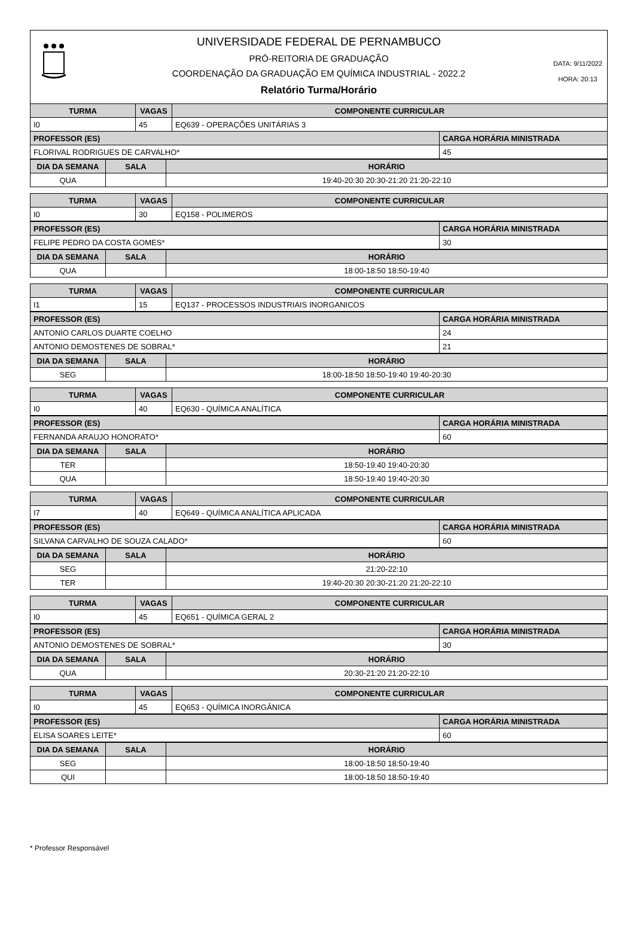UNIVERSIDADE FEDERAL DE PERNAMBUCO
PRÓ-REITORIA DE GRADUAÇÃO
COORDENAÇÃO DA GRADUAÇÃO EM QUÍMICA INDUSTRIAL - 2022.2
Relatório Turma/Horário
DATA: 9/11/2022
HORA: 20:13
| TURMA | VAGAS | COMPONENTE CURRICULAR | |
| --- | --- | --- | --- |
| I0 | 45 | EQ639 - OPERAÇÕES UNITÁRIAS 3 | |
| PROFESSOR (ES) | | | CARGA HORÁRIA MINISTRADA |
| FLORIVAL RODRIGUES DE CARVALHO* | | | 45 |
| DIA DA SEMANA | SALA | HORÁRIO |
| --- | --- | --- |
| QUA | | 19:40-20:30 20:30-21:20 21:20-22:10 |
| TURMA | VAGAS | COMPONENTE CURRICULAR |
| --- | --- | --- |
| I0 | 30 | EQ158 - POLIMEROS |
| PROFESSOR (ES) | CARGA HORÁRIA MINISTRADA |
| --- | --- |
| FELIPE PEDRO DA COSTA GOMES* | 30 |
| DIA DA SEMANA | SALA | HORÁRIO |
| --- | --- | --- |
| QUA | | 18:00-18:50 18:50-19:40 |
| TURMA | VAGAS | COMPONENTE CURRICULAR |
| --- | --- | --- |
| I1 | 15 | EQ137 - PROCESSOS INDUSTRIAIS INORGANICOS |
| PROFESSOR (ES) | CARGA HORÁRIA MINISTRADA |
| --- | --- |
| ANTONIO CARLOS DUARTE COELHO | 24 |
| ANTONIO DEMOSTENES DE SOBRAL* | 21 |
| DIA DA SEMANA | SALA | HORÁRIO |
| --- | --- | --- |
| SEG | | 18:00-18:50 18:50-19:40 19:40-20:30 |
| TURMA | VAGAS | COMPONENTE CURRICULAR |
| --- | --- | --- |
| I0 | 40 | EQ630 - QUÍMICA ANALÍTICA |
| PROFESSOR (ES) | CARGA HORÁRIA MINISTRADA |
| --- | --- |
| FERNANDA ARAUJO HONORATO* | 60 |
| DIA DA SEMANA | SALA | HORÁRIO |
| --- | --- | --- |
| TER | | 18:50-19:40 19:40-20:30 |
| QUA | | 18:50-19:40 19:40-20:30 |
| TURMA | VAGAS | COMPONENTE CURRICULAR |
| --- | --- | --- |
| I7 | 40 | EQ649 - QUÍMICA ANALÍTICA APLICADA |
| PROFESSOR (ES) | CARGA HORÁRIA MINISTRADA |
| --- | --- |
| SILVANA CARVALHO DE SOUZA CALADO* | 60 |
| DIA DA SEMANA | SALA | HORÁRIO |
| --- | --- | --- |
| SEG | | 21:20-22:10 |
| TER | | 19:40-20:30 20:30-21:20 21:20-22:10 |
| TURMA | VAGAS | COMPONENTE CURRICULAR |
| --- | --- | --- |
| I0 | 45 | EQ651 - QUÍMICA GERAL 2 |
| PROFESSOR (ES) | CARGA HORÁRIA MINISTRADA |
| --- | --- |
| ANTONIO DEMOSTENES DE SOBRAL* | 30 |
| DIA DA SEMANA | SALA | HORÁRIO |
| --- | --- | --- |
| QUA | | 20:30-21:20 21:20-22:10 |
| TURMA | VAGAS | COMPONENTE CURRICULAR |
| --- | --- | --- |
| I0 | 45 | EQ653 - QUÍMICA INORGÂNICA |
| PROFESSOR (ES) | CARGA HORÁRIA MINISTRADA |
| --- | --- |
| ELISA SOARES LEITE* | 60 |
| DIA DA SEMANA | SALA | HORÁRIO |
| --- | --- | --- |
| SEG | | 18:00-18:50 18:50-19:40 |
| QUI | | 18:00-18:50 18:50-19:40 |
* Professor Responsável